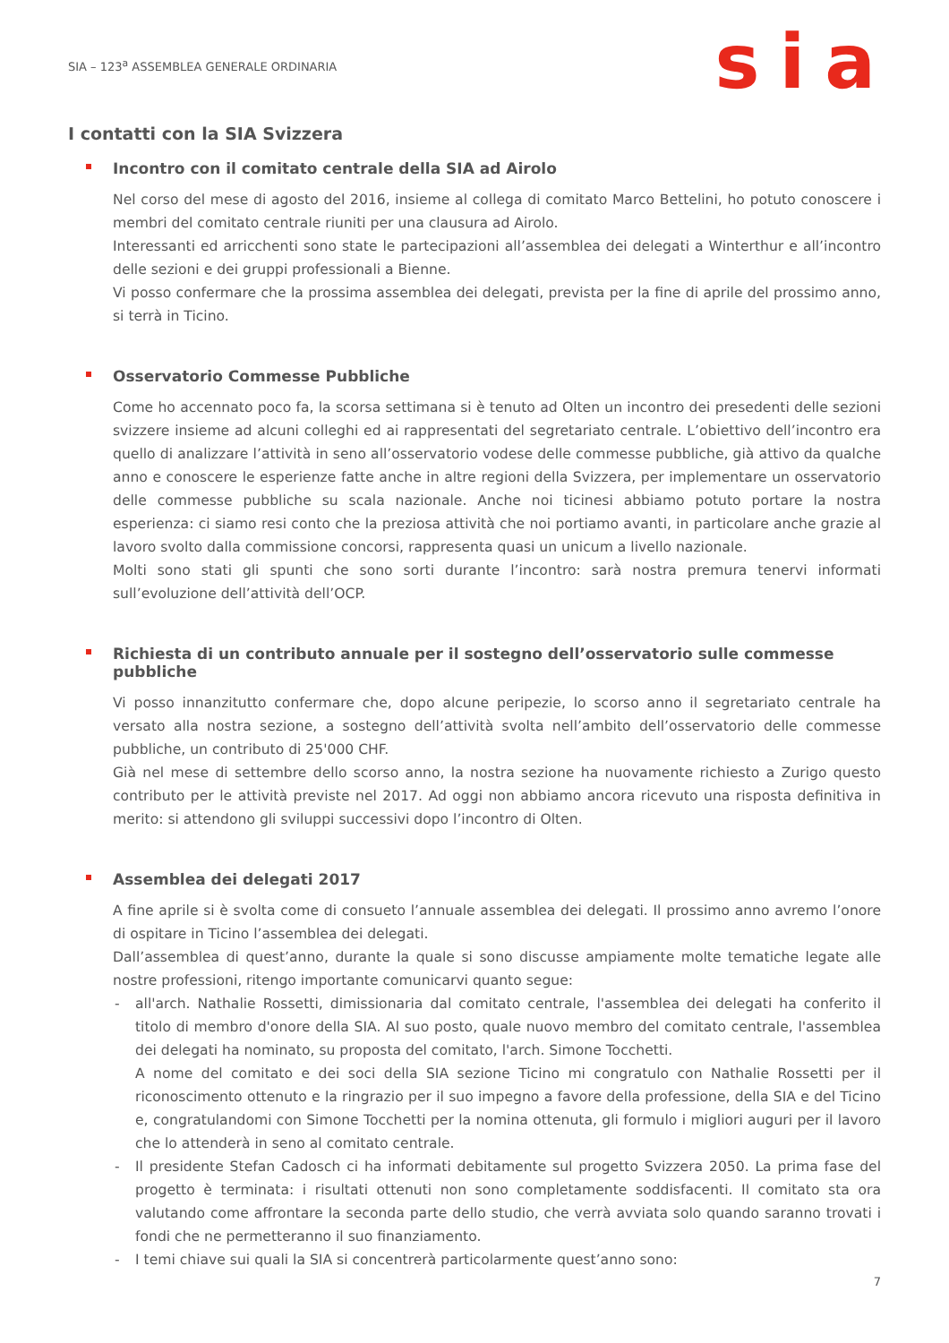SIA – 123<sup>a</sup> ASSEMBLEA GENERALE ORDINARIA
sia
I contatti con la SIA Svizzera
Incontro con il comitato centrale della SIA ad Airolo
Nel corso del mese di agosto del 2016, insieme al collega di comitato Marco Bettelini, ho potuto conoscere i membri del comitato centrale riuniti per una clausura ad Airolo.
Interessanti ed arricchenti sono state le partecipazioni all’assemblea dei delegati a Winterthur e all’incontro delle sezioni e dei gruppi professionali a Bienne.
Vi posso confermare che la prossima assemblea dei delegati, prevista per la fine di aprile del prossimo anno, si terrà in Ticino.
Osservatorio Commesse Pubbliche
Come ho accennato poco fa, la scorsa settimana si è tenuto ad Olten un incontro dei presedenti delle sezioni svizzere insieme ad alcuni colleghi ed ai rappresentati del segretariato centrale. L’obiettivo dell’incontro era quello di analizzare l’attività in seno all’osservatorio vodese delle commesse pubbliche, già attivo da qualche anno e conoscere le esperienze fatte anche in altre regioni della Svizzera, per implementare un osservatorio delle commesse pubbliche su scala nazionale. Anche noi ticinesi abbiamo potuto portare la nostra esperienza: ci siamo resi conto che la preziosa attività che noi portiamo avanti, in particolare anche grazie al lavoro svolto dalla commissione concorsi, rappresenta quasi un unicum a livello nazionale.
Molti sono stati gli spunti che sono sorti durante l’incontro: sarà nostra premura tenervi informati sull’evoluzione dell’attività dell’OCP.
Richiesta di un contributo annuale per il sostegno dell’osservatorio sulle commesse pubbliche
Vi posso innanzitutto confermare che, dopo alcune peripezie, lo scorso anno il segretariato centrale ha versato alla nostra sezione, a sostegno dell’attività svolta nell’ambito dell’osservatorio delle commesse pubbliche, un contributo di 25'000 CHF.
Già nel mese di settembre dello scorso anno, la nostra sezione ha nuovamente richiesto a Zurigo questo contributo per le attività previste nel 2017. Ad oggi non abbiamo ancora ricevuto una risposta definitiva in merito: si attendono gli sviluppi successivi dopo l’incontro di Olten.
Assemblea dei delegati 2017
A fine aprile si è svolta come di consueto l’annuale assemblea dei delegati. Il prossimo anno avremo l’onore di ospitare in Ticino l’assemblea dei delegati.
Dall’assemblea di quest’anno, durante la quale si sono discusse ampiamente molte tematiche legate alle nostre professioni, ritengo importante comunicarvi quanto segue:
- all'arch. Nathalie Rossetti, dimissionaria dal comitato centrale, l'assemblea dei delegati ha conferito il titolo di membro d'onore della SIA. Al suo posto, quale nuovo membro del comitato centrale, l'assemblea dei delegati ha nominato, su proposta del comitato, l'arch. Simone Tocchetti.
A nome del comitato e dei soci della SIA sezione Ticino mi congratulo con Nathalie Rossetti per il riconoscimento ottenuto e la ringrazio per il suo impegno a favore della professione, della SIA e del Ticino e, congratulandomi con Simone Tocchetti per la nomina ottenuta, gli formulo i migliori auguri per il lavoro che lo attenderà in seno al comitato centrale.
- Il presidente Stefan Cadosch ci ha informati debitamente sul progetto Svizzera 2050. La prima fase del progetto è terminata: i risultati ottenuti non sono completamente soddisfacenti. Il comitato sta ora valutando come affrontare la seconda parte dello studio, che verrà avviata solo quando saranno trovati i fondi che ne permetteranno il suo finanziamento.
- I temi chiave sui quali la SIA si concentrerà particolarmente quest’anno sono:
7